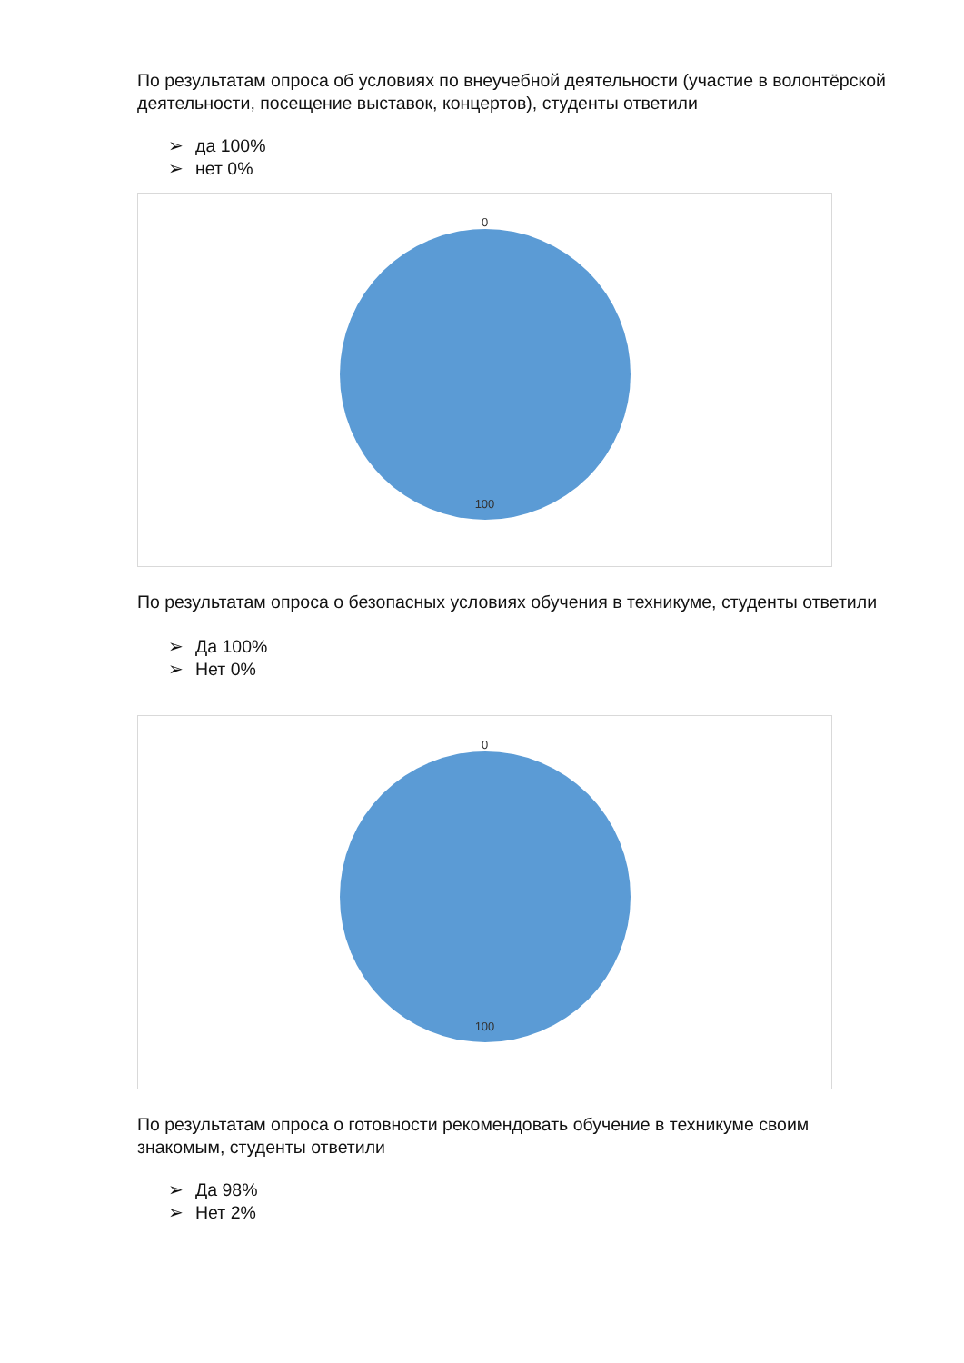По результатам опроса об условиях по внеучебной деятельности (участие в волонтёрской деятельности, посещение выставок, концертов), студенты ответили
➢ да 100%
➢ нет 0%
0
100
По результатам опроса о безопасных условиях обучения в техникуме, студенты ответили
➢ Да 100%
➢ Нет 0%
0
100
По результатам опроса о готовности рекомендовать обучение в техникуме своим знакомым, студенты ответили
➢ Да 98%
➢ Нет 2%